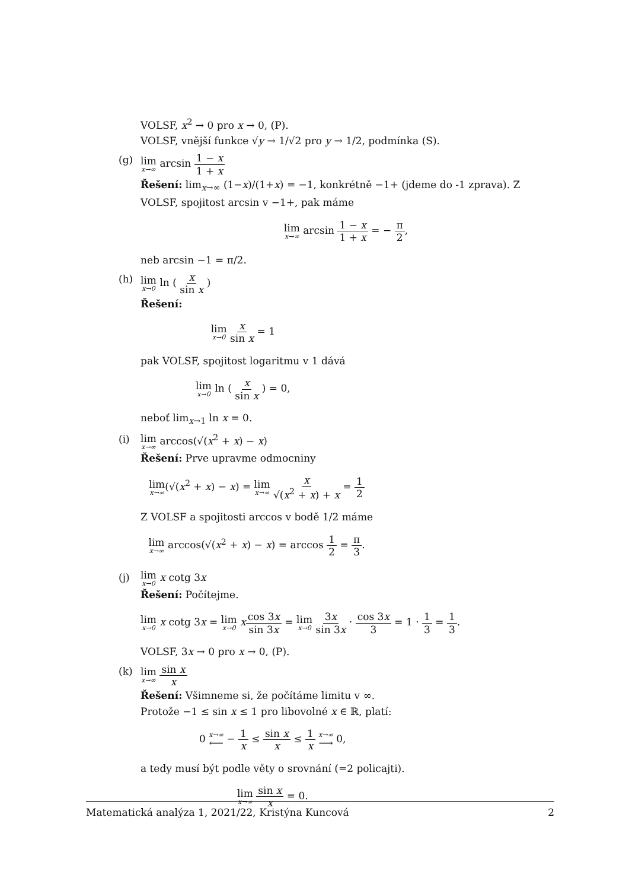VOLSF, x<sup>2</sup> → 0 pro x → 0, (P).
VOLSF, vnější funkce √y → 1/√2 pro y → 1/2, podmínka (S).
(g)
lim x→∞ arcsin 1 − x 1 + x
Řešení: lim<sub>x→∞</sub> (1−x)/(1+x) = −1, konkrétně −1+ (jdeme do -1 zprava). Z VOLSF, spojitost arcsin v −1+, pak máme
lim x→∞ arcsin 1 − x 1 + x = − π 2,
neb arcsin −1 = π/2.
(h)
lim x→0 ln ( x sin x )
Řešení:
lim x→0 x sin x = 1
pak VOLSF, spojitost logaritmu v 1 dává
lim x→0 ln ( x sin x ) = 0,
neboť lim<sub>x→1</sub> ln x = 0.
(i)
lim x→∞ arccos(√(x<sup>2</sup> + x) − x)
Řešení: Prve upravme odmocniny
lim x→∞(√(x<sup>2</sup> + x) − x) = lim x→∞ x √(x<sup>2</sup> + x) + x = 1 2
Z VOLSF a spojitosti arccos v bodě 1/2 máme
lim x→∞ arccos(√(x<sup>2</sup> + x) − x) = arccos 1 2 = π 3.
(j)
lim x→0 x cotg 3x
Řešení: Počítejme.
lim x→0 x cotg 3x = lim x→0 xcos 3x sin 3x = lim x→0 3x sin 3x · cos 3x 3 = 1 · 1 3 = 1 3.
VOLSF, 3x → 0 pro x → 0, (P).
(k)
lim x→∞ sin x x
Řešení: Všimneme si, že počítáme limitu v ∞.
Protože −1 ≤ sin x ≤ 1 pro libovolné x ∈ ℝ, platí:
0 x→∞ ⟵ − 1 x ≤ sin x x ≤ 1 x x→∞ ⟶ 0,
a tedy musí být podle věty o srovnání (=2 policajti).
lim x→∞ sin x x = 0.
Matematická analýza 1, 2021/22, Kristýna Kuncová 2